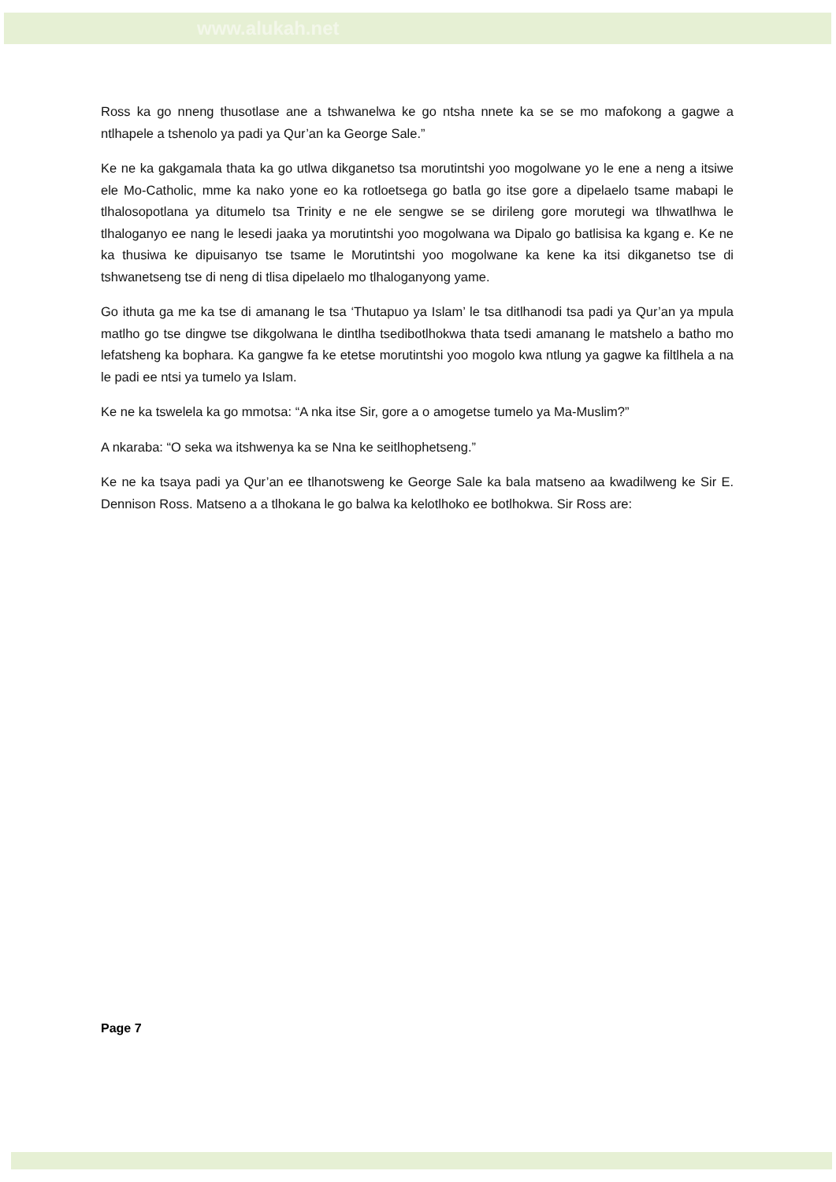www.alukah.net
Ross ka go nneng thusotlase ane a tshwanelwa ke go ntsha nnete ka se se mo mafokong a gagwe a ntlhapele a tshenolo ya padi ya Qur’an ka George Sale.”
Ke ne ka gakgamala thata ka go utlwa dikganetso tsa morutintshi yoo mogolwane yo le ene a neng a itsiwe ele Mo-Catholic, mme ka nako yone eo ka rotloetsega go batla go itse gore a dipelaelo tsame mabapi le tlhalosopotlana ya ditumelo tsa Trinity e ne ele sengwe se se dirileng gore morutegi wa tlhwatlhwa le tlhaloganyo ee nang le lesedi jaaka ya morutintshi yoo mogolwana wa Dipalo go batlisisa ka kgang e. Ke ne ka thusiwa ke dipuisanyo tse tsame le Morutintshi yoo mogolwane ka kene ka itsi dikganetso tse di tshwanetseng tse di neng di tlisa dipelaelo mo tlhaloganyong yame.
Go ithuta ga me ka tse di amanang le tsa ‘Thutapuo ya Islam’ le tsa ditlhanodi tsa padi ya Qur’an ya mpula matlho go tse dingwe tse dikgolwana le dintlha tsedibotlhokwa thata tsedi amanang le matshelo a batho mo lefatsheng ka bophara. Ka gangwe fa ke etetse morutintshi yoo mogolo kwa ntlung ya gagwe ka filtlhela a na le padi ee ntsi ya tumelo ya Islam.
Ke ne ka tswelela ka go mmotsa: “A nka itse Sir, gore a o amogetse tumelo ya Ma-Muslim?”
A nkaraba: “O seka wa itshwenya ka se Nna ke seitlhophetseng.”
Ke ne ka tsaya padi ya Qur’an ee tlhanotsweng ke George Sale ka bala matseno aa kwadilweng ke Sir E. Dennison Ross. Matseno a a tlhokana le go balwa ka kelotlhoko ee botlhokwa. Sir Ross are:
Page 7